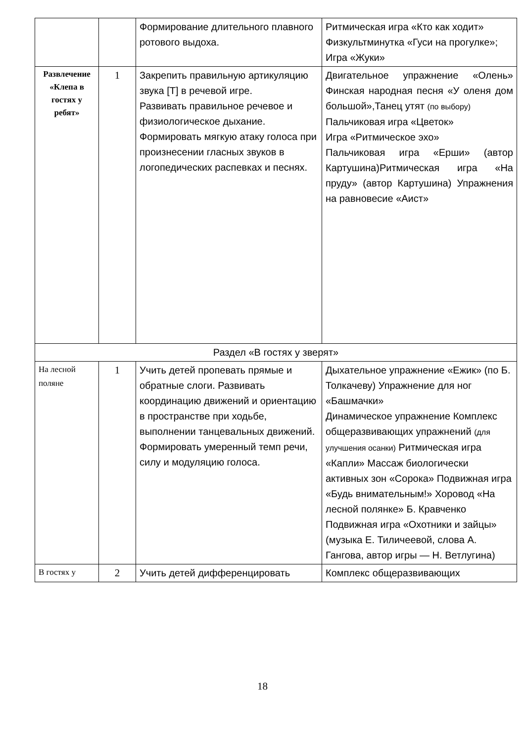| | | Формирование длительного плавного ротового выдоха. | Ритмическая игра «Кто как ходит» Физкультминутка «Гуси на прогулке»; Игра «Жуки» |
| Развлечение «Клепа в гостях у ребят» | 1 | Закрепить правильную артикуляцию звука [Т] в речевой игре. Развивать правильное речевое и физиологическое дыхание. Формировать мягкую атаку голоса при произнесении гласных звуков в логопедических распевках и песнях. | Двигательное упражнение «Олень» Финская народная песня «У оленя дом большой»,Танец утят (по выбору) Пальчиковая игра «Цветок» Игра «Ритмическое эхо» Пальчиковая игра «Ерши» (автор Картушина)Ритмическая игра «На пруду» (автор Картушина) Упражнения на равновесие «Аист» |
| Раздел «В гостях у зверят» | | | |
| На лесной поляне | 1 | Учить детей пропевать прямые и обратные слоги. Развивать координацию движений и ориентацию в пространстве при ходьбе, выполнении танцевальных движений. Формировать умеренный темп речи, силу и модуляцию голоса. | Дыхательное упражнение «Ежик» (по Б. Толкачеву) Упражнение для ног «Башмачки» Динамическое упражнение Комплекс общеразвивающих упражнений (для улучшения осанки) Ритмическая игра «Капли» Массаж биологически активных зон «Сорока» Подвижная игра «Будь внимательным!» Хоровод «На лесной полянке» Б. Кравченко Подвижная игра «Охотники и зайцы» (музыка Е. Тиличеевой, слова А. Гангова, автор игры — Н. Ветлугина) |
| В гостях у | 2 | Учить детей дифференцировать | Комплекс общеразвивающих |
18